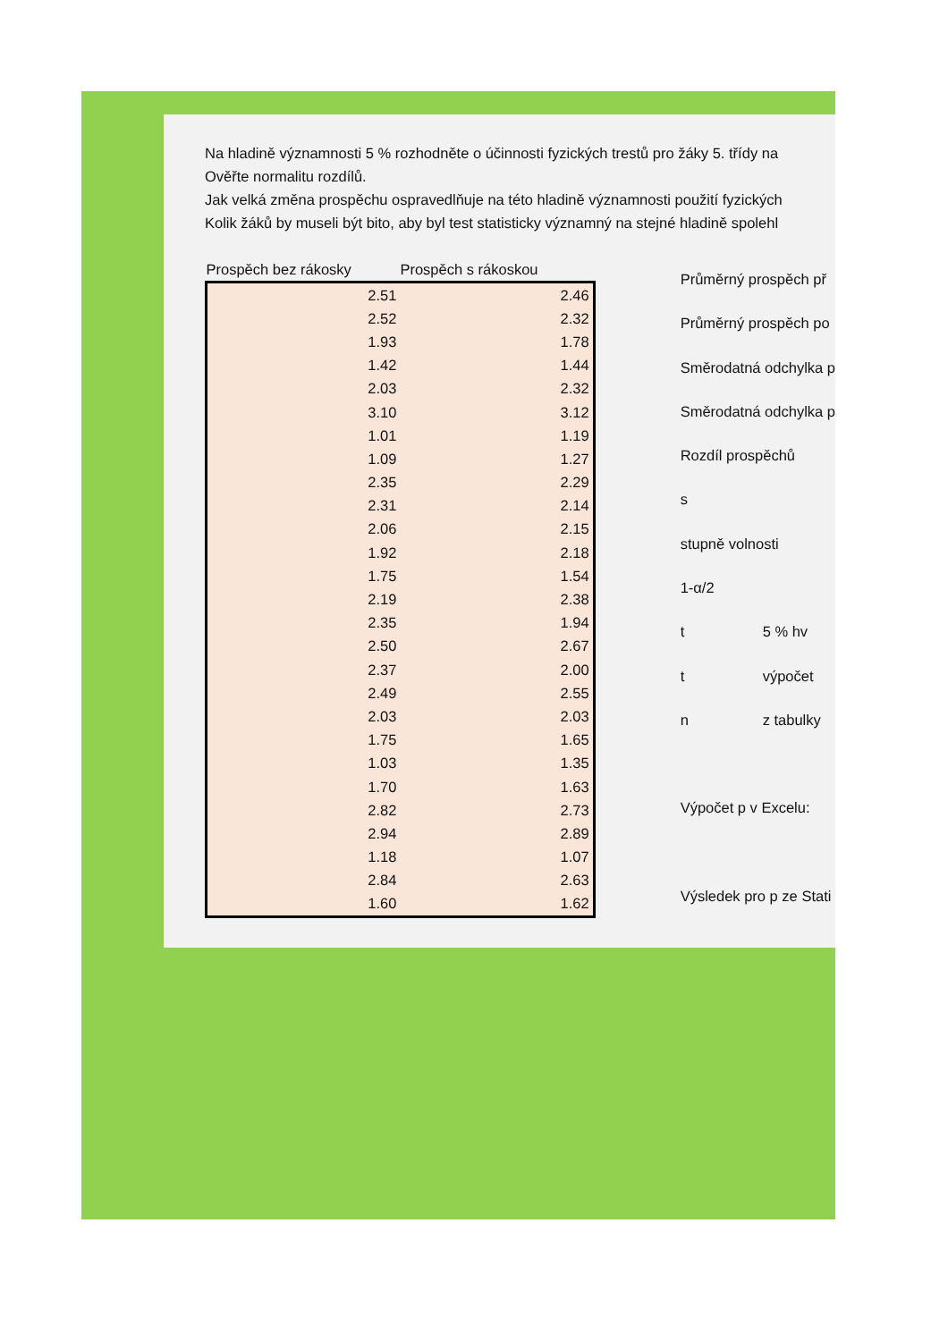Na hladině významnosti 5 % rozhodněte o účinnosti fyzických trestů pro žáky 5. třídy na
Ověřte normalitu rozdílů.
Jak velká změna prospěchu ospravedlňuje na této hladině významnosti použití fyzických
Kolik žáků by museli být bito, aby byl test statisticky významný na stejné hladině spolehl
| Prospěch bez rákosky | Prospěch s rákoskou |
| --- | --- |
| 2.51 | 2.46 |
| 2.52 | 2.32 |
| 1.93 | 1.78 |
| 1.42 | 1.44 |
| 2.03 | 2.32 |
| 3.10 | 3.12 |
| 1.01 | 1.19 |
| 1.09 | 1.27 |
| 2.35 | 2.29 |
| 2.31 | 2.14 |
| 2.06 | 2.15 |
| 1.92 | 2.18 |
| 1.75 | 1.54 |
| 2.19 | 2.38 |
| 2.35 | 1.94 |
| 2.50 | 2.67 |
| 2.37 | 2.00 |
| 2.49 | 2.55 |
| 2.03 | 2.03 |
| 1.75 | 1.65 |
| 1.03 | 1.35 |
| 1.70 | 1.63 |
| 2.82 | 2.73 |
| 2.94 | 2.89 |
| 1.18 | 1.07 |
| 2.84 | 2.63 |
| 1.60 | 1.62 |
| Průměrný prospěch př | |
| Průměrný prospěch po | |
| Směrodatná odchylka p | |
| Směrodatná odchylka p | |
| Rozdíl prospěchů | |
| s | |
| stupně volnosti | |
| 1-α/2 | |
| t | 5 % hv |
| t | výpočet |
| n | z tabulky |
| Výpočet p v Excelu: | |
| Výsledek pro p ze Stati | |